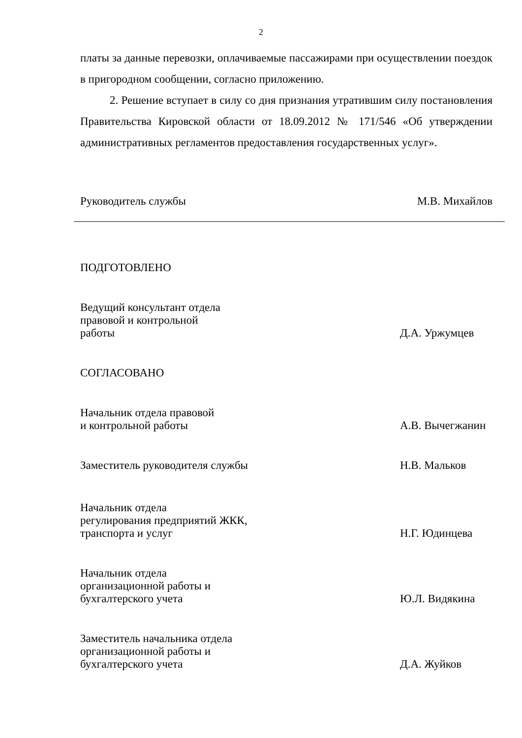2
платы за данные перевозки, оплачиваемые пассажирами при осуществлении поездок в пригородном сообщении, согласно приложению.
2. Решение вступает в силу со дня признания утратившим силу постановления Правительства Кировской области от 18.09.2012 № 171/546 «Об утверждении административных регламентов предоставления государственных услуг».
Руководитель службы М.В. Михайлов
ПОДГОТОВЛЕНО
Ведущий консультант отдела
правовой и контрольной
работы
Д.А. Уржумцев
СОГЛАСОВАНО
Начальник отдела правовой
и контрольной работы
А.В. Вычегжанин
Заместитель руководителя службы
Н.В. Мальков
Начальник отдела
регулирования предприятий ЖКК,
транспорта и услуг
Н.Г. Юдинцева
Начальник отдела
организационной работы и
бухгалтерского учета
Ю.Л. Видякина
Заместитель начальника отдела
организационной работы и
бухгалтерского учета
Д.А. Жуйков